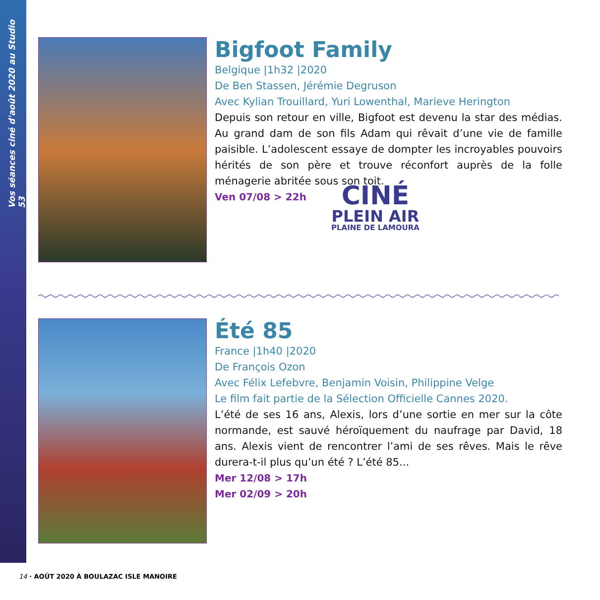Vos séances ciné d'août 2020 au Studio 53
Bigfoot Family
Belgique |1h32 |2020
De Ben Stassen, Jérémie Degruson
Avec Kylian Trouillard, Yuri Lowenthal, Marieve Herington
Depuis son retour en ville, Bigfoot est devenu la star des médias. Au grand dam de son fils Adam qui rêvait d’une vie de famille paisible. L’adolescent essaye de dompter les incroyables pouvoirs hérités de son père et trouve réconfort auprès de la folle ménagerie abritée sous son toit.
Ven 07/08 > 22h
CINÉ
PLEIN AIR
PLAINE DE LAMOURA
Été 85
France |1h40 |2020
De François Ozon
Avec Félix Lefebvre, Benjamin Voisin, Philippine Velge
Le film fait partie de la Sélection Officielle Cannes 2020.
L’été de ses 16 ans, Alexis, lors d’une sortie en mer sur la côte normande, est sauvé héroïquement du naufrage par David, 18 ans. Alexis vient de rencontrer l’ami de ses rêves. Mais le rêve durera-t-il plus qu’un été ? L’été 85...
Mer 12/08 > 17h
Mer 02/09 > 20h
14 · AOÛT 2020 À BOULAZAC ISLE MANOIRE